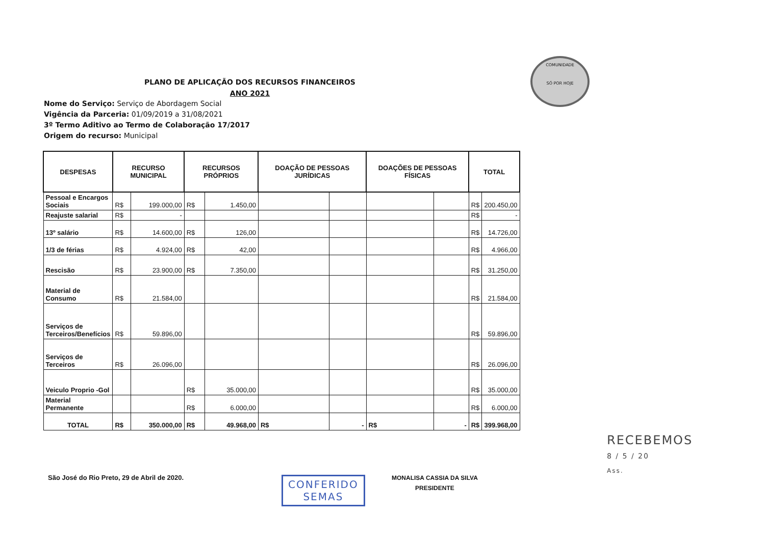PLANO DE APLICAÇÃO DOS RECURSOS FINANCEIROS
ANO 2021
COMUNIDADE
SÓ POR HOJE
Nome do Serviço: Serviço de Abordagem Social
Vigência da Parceria: 01/09/2019 a 31/08/2021
3º Termo Aditivo ao Termo de Colaboração 17/2017
Origem do recurso: Municipal
| DESPESAS | RECURSO MUNICIPAL | | RECURSOS PRÓPRIOS | | DOAÇÃO DE PESSOAS JURÍDICAS | | DOAÇÕES DE PESSOAS FÍSICAS | | TOTAL | |
| --- | --- | --- | --- | --- | --- | --- | --- | --- | --- | --- |
| Pessoal e Encargos Sociais | R$ | 199.000,00 | R$ | 1.450,00 | | | | | R$ | 200.450,00 |
| Reajuste salarial | R$ | - | | | | | | | R$ | - |
| 13º salário | R$ | 14.600,00 | R$ | 126,00 | | | | | R$ | 14.726,00 |
| 1/3 de férias | R$ | 4.924,00 | R$ | 42,00 | | | | | R$ | 4.966,00 |
| Rescisão | R$ | 23.900,00 | R$ | 7.350,00 | | | | | R$ | 31.250,00 |
| Material de Consumo | R$ | 21.584,00 | | | | | | | R$ | 21.584,00 |
| Serviços de Terceiros/Benefícios | R$ | 59.896,00 | | | | | | | R$ | 59.896,00 |
| Serviços de Terceiros | R$ | 26.096,00 | | | | | | | R$ | 26.096,00 |
| Veiculo Proprio -Gol | | | R$ | 35.000,00 | | | | | R$ | 35.000,00 |
| Material Permanente | | | R$ | 6.000,00 | | | | | R$ | 6.000,00 |
| TOTAL | R$ | 350.000,00 | R$ | 49.968,00 | R$ | - | R$ | - | R$ | 399.968,00 |
São José do Rio Preto, 29 de Abril de 2020.
CONFERIDO
SEMAS
MONALISA CASSIA DA SILVA
PRESIDENTE
RECEBEMOS
8 / 5 / 20
Ass.